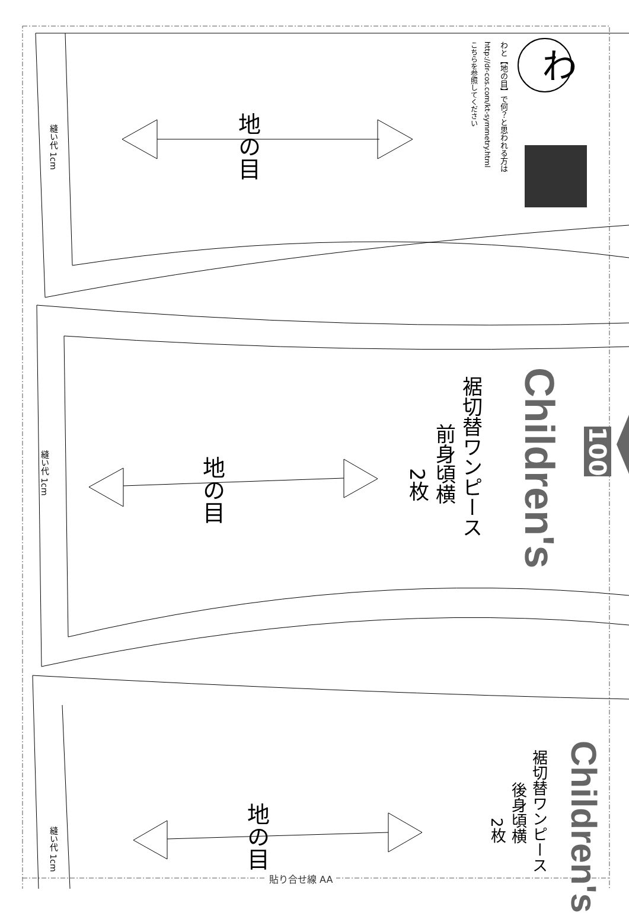わ
わと【地の目】で何？と思われる方は
http://dr-cos.com/kt-symmetry.html
こちらを参照してください
地の目
縫い代 1cm
Children's
100
裾切替ワンピース
前身頃横
2枚
地の目
縫い代 1cm
Children's
裾切替ワンピース
後身頃横
2枚
地の目
縫い代 1cm
貼り合せ線 AA